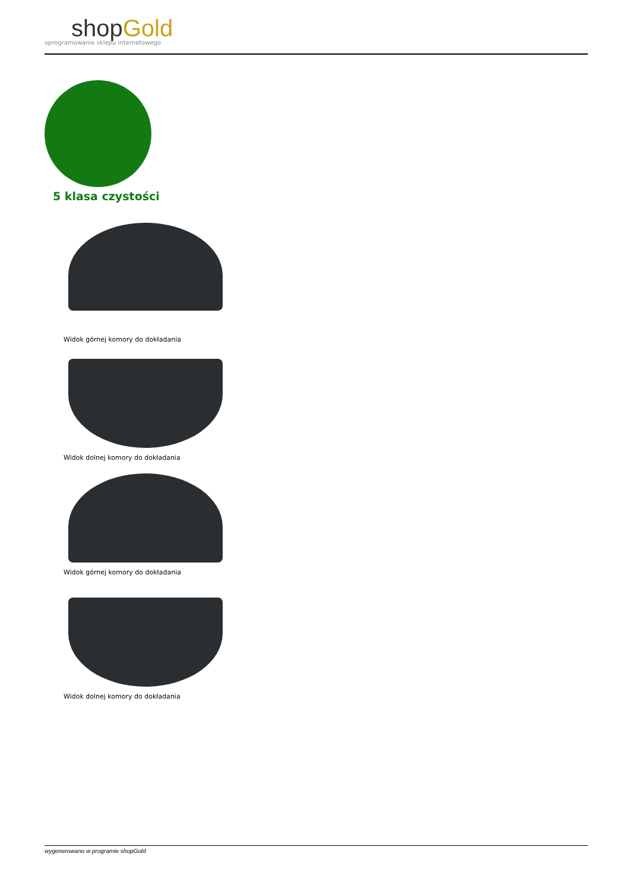shopGold
oprogramowanie sklepu internetowego
5 klasa czystości
Widok górnej komory do dokładania
Widok dolnej komory do dokładania
Widok górnej komory do dokładania
Widok dolnej komory do dokładania
wygenerowano w programie shopGold